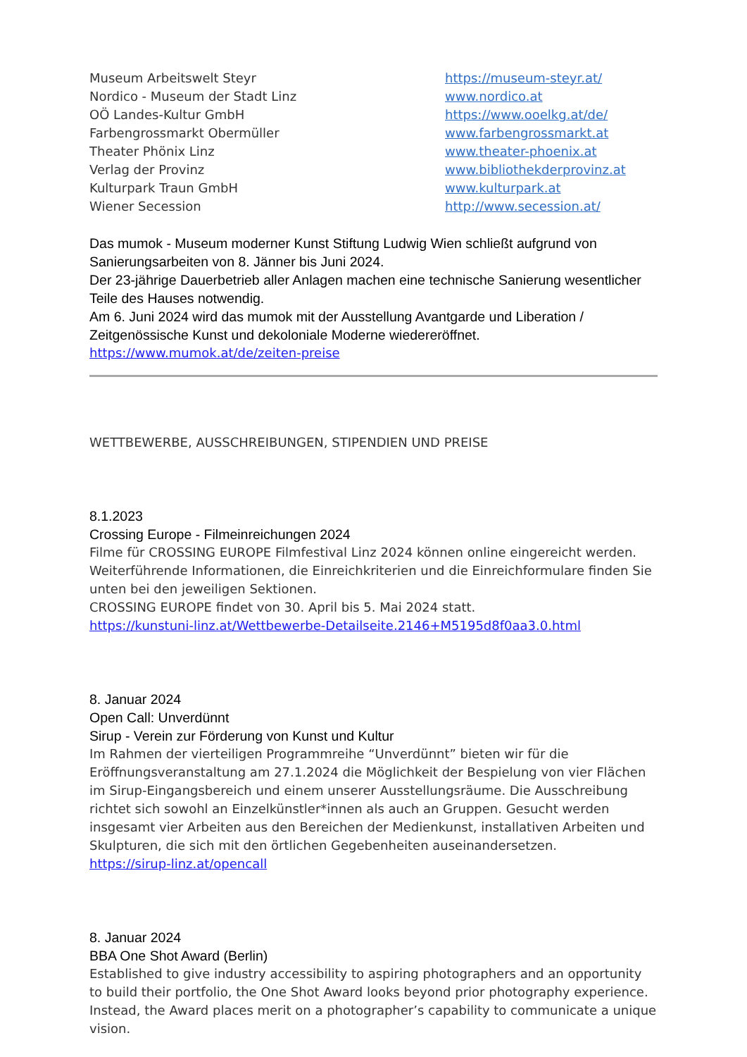Museum Arbeitswelt Steyr https://museum-steyr.at/
Nordico - Museum der Stadt Linz www.nordico.at
OÖ Landes-Kultur GmbH https://www.ooelkg.at/de/
Farbengrossmarkt Obermüller www.farbengrossmarkt.at
Theater Phönix Linz www.theater-phoenix.at
Verlag der Provinz www.bibliothekderprovinz.at
Kulturpark Traun GmbH www.kulturpark.at
Wiener Secession http://www.secession.at/
Das mumok - Museum moderner Kunst Stiftung Ludwig Wien schließt aufgrund von Sanierungsarbeiten von 8. Jänner bis Juni 2024.
Der 23-jährige Dauerbetrieb aller Anlagen machen eine technische Sanierung wesentlicher Teile des Hauses notwendig.
Am 6. Juni 2024 wird das mumok mit der Ausstellung Avantgarde und Liberation / Zeitgenössische Kunst und dekoloniale Moderne wiedereröffnet.
https://www.mumok.at/de/zeiten-preise
WETTBEWERBE, AUSSCHREIBUNGEN, STIPENDIEN UND PREISE
8.1.2023
Crossing Europe - Filmeinreichungen 2024
Filme für CROSSING EUROPE Filmfestival Linz 2024 können online eingereicht werden. Weiterführende Informationen, die Einreichkriterien und die Einreichformulare finden Sie unten bei den jeweiligen Sektionen.
CROSSING EUROPE findet von 30. April bis 5. Mai 2024 statt.
https://kunstuni-linz.at/Wettbewerbe-Detailseite.2146+M5195d8f0aa3.0.html
8. Januar 2024
Open Call: Unverdünnt
Sirup - Verein zur Förderung von Kunst und Kultur
Im Rahmen der vierteiligen Programmreihe “Unverdünnt” bieten wir für die Eröffnungsveranstaltung am 27.1.2024 die Möglichkeit der Bespielung von vier Flächen im Sirup-Eingangsbereich und einem unserer Ausstellungsräume. Die Ausschreibung richtet sich sowohl an Einzelkünstler*innen als auch an Gruppen. Gesucht werden insgesamt vier Arbeiten aus den Bereichen der Medienkunst, installativen Arbeiten und Skulpturen, die sich mit den örtlichen Gegebenheiten auseinandersetzen.
https://sirup-linz.at/opencall
8. Januar 2024
BBA One Shot Award (Berlin)
Established to give industry accessibility to aspiring photographers and an opportunity to build their portfolio, the One Shot Award looks beyond prior photography experience. Instead, the Award places merit on a photographer’s capability to communicate a unique vision.